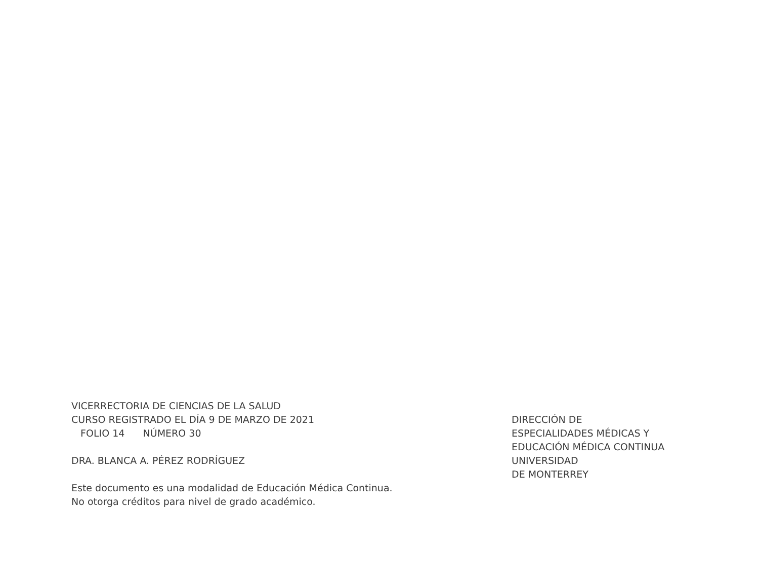VICERRECTORIA DE CIENCIAS DE LA SALUD
CURSO REGISTRADO EL DÍA 9 DE MARZO DE 2021
FOLIO 14 NÚMERO 30
DRA. BLANCA A. PÉREZ RODRÍGUEZ
Este documento es una modalidad de Educación Médica Continua.
No otorga créditos para nivel de grado académico.
DIRECCIÓN DE
ESPECIALIDADES MÉDICAS Y
EDUCACIÓN MÉDICA CONTINUA
UNIVERSIDAD
DE MONTERREY